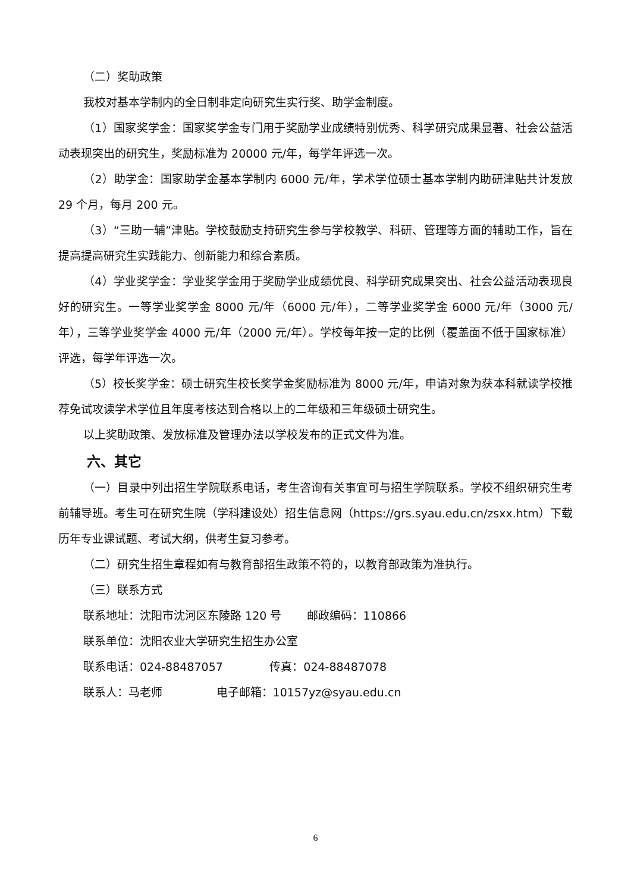（二）奖助政策
我校对基本学制内的全日制非定向研究生实行奖、助学金制度。
（1）国家奖学金：国家奖学金专门用于奖励学业成绩特别优秀、科学研究成果显著、社会公益活动表现突出的研究生，奖励标准为 20000 元/年，每学年评选一次。
（2）助学金：国家助学金基本学制内 6000 元/年，学术学位硕士基本学制内助研津贴共计发放 29 个月，每月 200 元。
（3）“三助一辅”津贴。学校鼓励支持研究生参与学校教学、科研、管理等方面的辅助工作，旨在提高提高研究生实践能力、创新能力和综合素质。
（4）学业奖学金：学业奖学金用于奖励学业成绩优良、科学研究成果突出、社会公益活动表现良好的研究生。一等学业奖学金 8000 元/年（6000 元/年），二等学业奖学金 6000 元/年（3000 元/年），三等学业奖学金 4000 元/年（2000 元/年）。学校每年按一定的比例（覆盖面不低于国家标准）评选，每学年评选一次。
（5）校长奖学金：硕士研究生校长奖学金奖励标准为 8000 元/年，申请对象为获本科就读学校推荐免试攻读学术学位且年度考核达到合格以上的二年级和三年级硕士研究生。
以上奖助政策、发放标准及管理办法以学校发布的正式文件为准。
六、其它
（一）目录中列出招生学院联系电话，考生咨询有关事宜可与招生学院联系。学校不组织研究生考前辅导班。考生可在研究生院（学科建设处）招生信息网（https://grs.syau.edu.cn/zsxx.htm）下载历年专业课试题、考试大纲，供考生复习参考。
（二）研究生招生章程如有与教育部招生政策不符的，以教育部政策为准执行。
（三）联系方式
联系地址：沈阳市沈河区东陵路 120 号 邮政编码：110866
联系单位：沈阳农业大学研究生招生办公室
联系电话：024-88487057 传真：024-88487078
联系人：马老师 电子邮箱：10157yz@syau.edu.cn
6